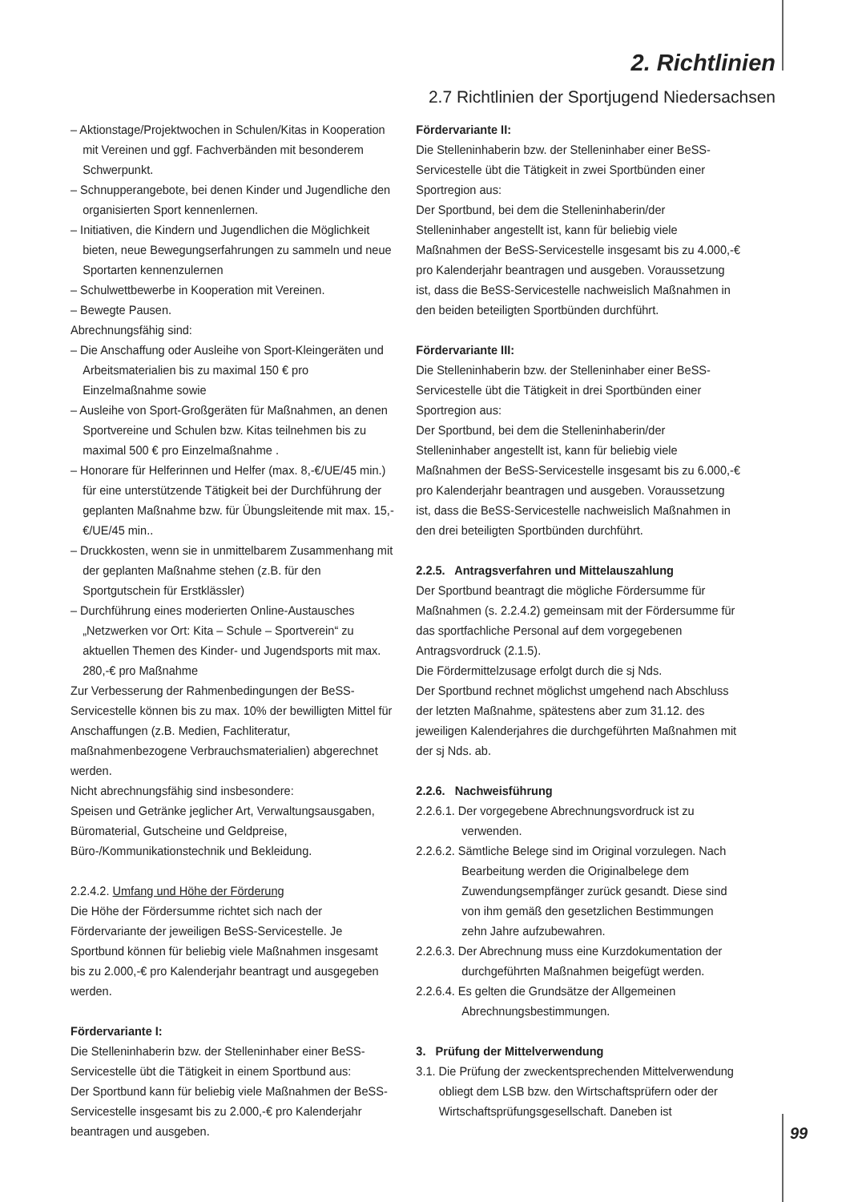2. Richtlinien
2.7 Richtlinien der Sportjugend Niedersachsen
– Aktionstage/Projektwochen in Schulen/Kitas in Kooperation mit Vereinen und ggf. Fachverbänden mit besonderem Schwerpunkt.
– Schnupperangebote, bei denen Kinder und Jugendliche den organisierten Sport kennenlernen.
– Initiativen, die Kindern und Jugendlichen die Möglichkeit bieten, neue Bewegungserfahrungen zu sammeln und neue Sportarten kennenzulernen
– Schulwettbewerbe in Kooperation mit Vereinen.
– Bewegte Pausen.
Abrechnungsfähig sind:
– Die Anschaffung oder Ausleihe von Sport-Kleingeräten und Arbeitsmaterialien bis zu maximal 150 € pro Einzelmaßnahme sowie
– Ausleihe von Sport-Großgeräten für Maßnahmen, an denen Sportvereine und Schulen bzw. Kitas teilnehmen bis zu maximal 500 € pro Einzelmaßnahme .
– Honorare für Helferinnen und Helfer (max. 8,-€/UE/45 min.) für eine unterstützende Tätigkeit bei der Durchführung der geplanten Maßnahme bzw. für Übungsleitende mit max. 15,-€/UE/45 min..
– Druckkosten, wenn sie in unmittelbarem Zusammenhang mit der geplanten Maßnahme stehen (z.B. für den Sportgutschein für Erstklässler)
– Durchführung eines moderierten Online-Austausches „Netzwerken vor Ort: Kita – Schule – Sportverein“ zu aktuellen Themen des Kinder- und Jugendsports mit max. 280,-€ pro Maßnahme
Zur Verbesserung der Rahmenbedingungen der BeSS-Servicestelle können bis zu max. 10% der bewilligten Mittel für Anschaffungen (z.B. Medien, Fachliteratur, maßnahmenbezogene Verbrauchsmaterialien) abgerechnet werden.
Nicht abrechnungsfähig sind insbesondere:
Speisen und Getränke jeglicher Art, Verwaltungsausgaben, Büromaterial, Gutscheine und Geldpreise, Büro-/Kommunikationstechnik und Bekleidung.
2.2.4.2. Umfang und Höhe der Förderung
Die Höhe der Fördersumme richtet sich nach der Fördervariante der jeweiligen BeSS-Servicestelle. Je Sportbund können für beliebig viele Maßnahmen insgesamt bis zu 2.000,-€ pro Kalenderjahr beantragt und ausgegeben werden.
Fördervariante I:
Die Stelleninhaberin bzw. der Stelleninhaber einer BeSS-Servicestelle übt die Tätigkeit in einem Sportbund aus:
Der Sportbund kann für beliebig viele Maßnahmen der BeSS-Servicestelle insgesamt bis zu 2.000,-€ pro Kalenderjahr beantragen und ausgeben.
Fördervariante II:
Die Stelleninhaberin bzw. der Stelleninhaber einer BeSS-Servicestelle übt die Tätigkeit in zwei Sportbünden einer Sportregion aus:
Der Sportbund, bei dem die Stelleninhaberin/der Stelleninhaber angestellt ist, kann für beliebig viele Maßnahmen der BeSS-Servicestelle insgesamt bis zu 4.000,-€ pro Kalenderjahr beantragen und ausgeben. Voraussetzung ist, dass die BeSS-Servicestelle nachweislich Maßnahmen in den beiden beteiligten Sportbünden durchführt.
Fördervariante III:
Die Stelleninhaberin bzw. der Stelleninhaber einer BeSS-Servicestelle übt die Tätigkeit in drei Sportbünden einer Sportregion aus:
Der Sportbund, bei dem die Stelleninhaberin/der Stelleninhaber angestellt ist, kann für beliebig viele Maßnahmen der BeSS-Servicestelle insgesamt bis zu 6.000,-€ pro Kalenderjahr beantragen und ausgeben. Voraussetzung ist, dass die BeSS-Servicestelle nachweislich Maßnahmen in den drei beteiligten Sportbünden durchführt.
2.2.5. Antragsverfahren und Mittelauszahlung
Der Sportbund beantragt die mögliche Fördersumme für Maßnahmen (s. 2.2.4.2) gemeinsam mit der Fördersumme für das sportfachliche Personal auf dem vorgegebenen Antragsvordruck (2.1.5).
Die Fördermittelzusage erfolgt durch die sj Nds.
Der Sportbund rechnet möglichst umgehend nach Abschluss der letzten Maßnahme, spätestens aber zum 31.12. des jeweiligen Kalenderjahres die durchgeführten Maßnahmen mit der sj Nds. ab.
2.2.6. Nachweisführung
2.2.6.1. Der vorgegebene Abrechnungsvordruck ist zu verwenden.
2.2.6.2. Sämtliche Belege sind im Original vorzulegen. Nach Bearbeitung werden die Originalbelege dem Zuwendungsempfänger zurück gesandt. Diese sind von ihm gemäß den gesetzlichen Bestimmungen zehn Jahre aufzubewahren.
2.2.6.3. Der Abrechnung muss eine Kurzdokumentation der durchgeführten Maßnahmen beigefügt werden.
2.2.6.4. Es gelten die Grundsätze der Allgemeinen Abrechnungsbestimmungen.
3. Prüfung der Mittelverwendung
3.1. Die Prüfung der zweckentsprechenden Mittelverwendung obliegt dem LSB bzw. den Wirtschaftsprüfern oder der Wirtschaftsprüfungsgesellschaft. Daneben ist
99